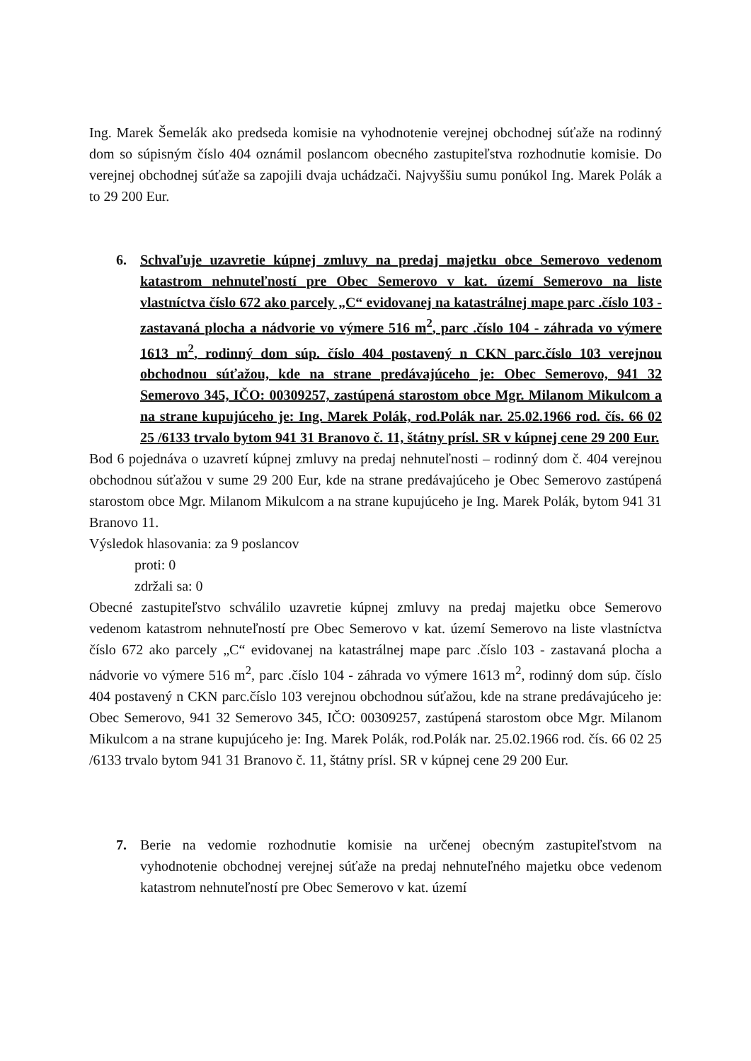Ing. Marek Šemelák ako predseda komisie na vyhodnotenie verejnej obchodnej súťaže na rodinný dom so súpisným číslo 404 oznámil poslancom obecného zastupiteľstva rozhodnutie komisie. Do verejnej obchodnej súťaže sa zapojili dvaja uchádzači. Najvyššiu sumu ponúkol Ing. Marek Polák a to 29 200 Eur.
6. Schvaľuje uzavretie kúpnej zmluvy na predaj majetku obce Semerovo vedenom katastrom nehnuteľností pre Obec Semerovo v kat. území Semerovo na liste vlastníctva číslo 672 ako parcely „C“ evidovanej na katastrálnej mape parc .číslo 103 - zastavaná plocha a nádvorie vo výmere 516 m<sup>2</sup>, parc .číslo 104 - záhrada vo výmere 1613 m<sup>2</sup>, rodinný dom súp. číslo 404 postavený n CKN parc.číslo 103 verejnou obchodnou súťažou, kde na strane predávajúceho je: Obec Semerovo, 941 32 Semerovo 345, IČO: 00309257, zastúpená starostom obce Mgr. Milanom Mikulcom a na strane kupujúceho je: Ing. Marek Polák, rod.Polák nar. 25.02.1966 rod. čís. 66 02 25 /6133 trvalo bytom 941 31 Branovo č. 11, štátny prísl. SR v kúpnej cene 29 200 Eur.
Bod 6 pojednáva o uzavretí kúpnej zmluvy na predaj nehnuteľnosti – rodinný dom č. 404 verejnou obchodnou súťažou v sume 29 200 Eur, kde na strane predávajúceho je Obec Semerovo zastúpená starostom obce Mgr. Milanom Mikulcom a na strane kupujúceho je Ing. Marek Polák, bytom 941 31 Branovo 11.
Výsledok hlasovania: za 9 poslancov
proti: 0
zdržali sa: 0
Obecné zastupiteľstvo schválilo uzavretie kúpnej zmluvy na predaj majetku obce Semerovo vedenom katastrom nehnuteľností pre Obec Semerovo v kat. území Semerovo na liste vlastníctva číslo 672 ako parcely „C“ evidovanej na katastrálnej mape parc .číslo 103 - zastavaná plocha a nádvorie vo výmere 516 m<sup>2</sup>, parc .číslo 104 - záhrada vo výmere 1613 m<sup>2</sup>, rodinný dom súp. číslo 404 postavený n CKN parc.číslo 103 verejnou obchodnou súťažou, kde na strane predávajúceho je: Obec Semerovo, 941 32 Semerovo 345, IČO: 00309257, zastúpená starostom obce Mgr. Milanom Mikulcom a na strane kupujúceho je: Ing. Marek Polák, rod.Polák nar. 25.02.1966 rod. čís. 66 02 25 /6133 trvalo bytom 941 31 Branovo č. 11, štátny prísl. SR v kúpnej cene 29 200 Eur.
7. Berie na vedomie rozhodnutie komisie na určenej obecným zastupiteľstvom na vyhodnotenie obchodnej verejnej súťaže na predaj nehnuteľného majetku obce vedenom katastrom nehnuteľností pre Obec Semerovo v kat. území